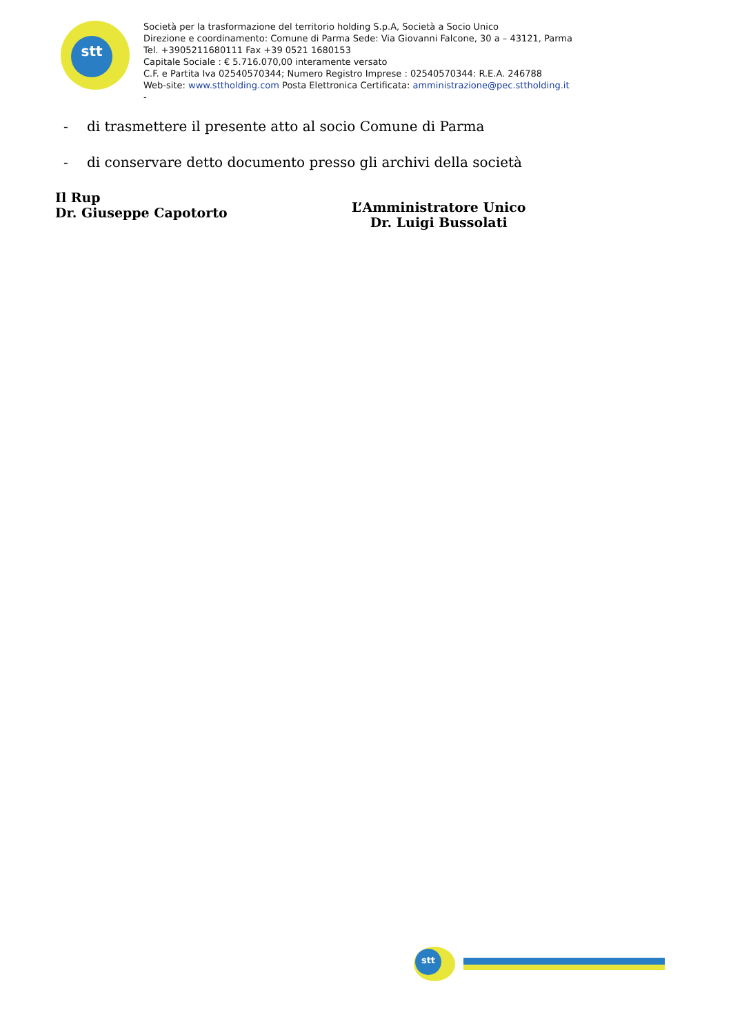stt
Società per la trasformazione del territorio holding S.p.A, Società a Socio Unico
Direzione e coordinamento: Comune di Parma Sede: Via Giovanni Falcone, 30 a – 43121, Parma
Tel. +3905211680111 Fax +39 0521 1680153
Capitale Sociale : € 5.716.070,00 interamente versato
C.F. e Partita Iva 02540570344; Numero Registro Imprese : 02540570344: R.E.A. 246788
Web-site: www.sttholding.com Posta Elettronica Certificata: amministrazione@pec.sttholding.it
-
- di trasmettere il presente atto al socio Comune di Parma
- di conservare detto documento presso gli archivi della società
Il Rup
Dr. Giuseppe Capotorto
L’Amministratore Unico
Dr. Luigi Bussolati
stt